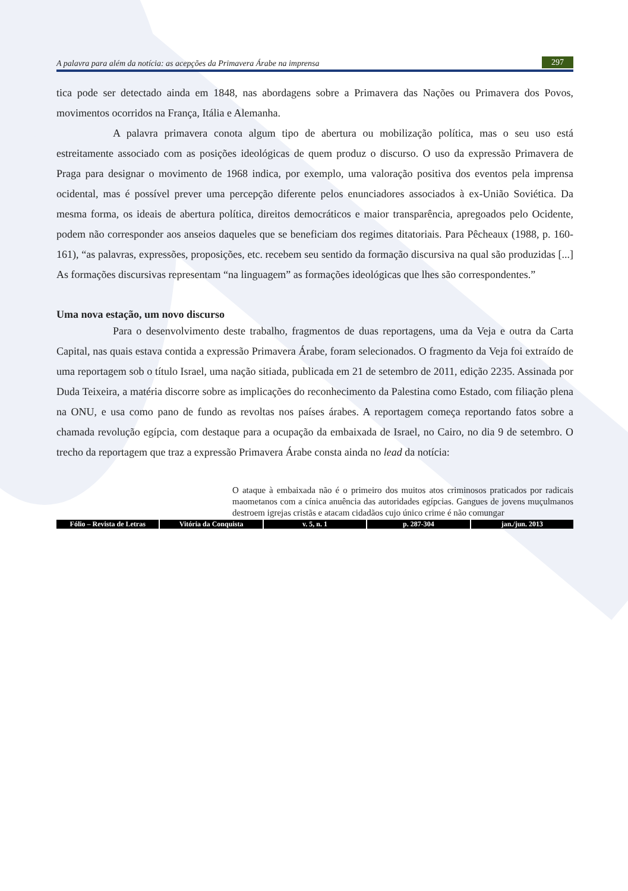A palavra para além da notícia: as acepções da Primavera Árabe na imprensa 297
tica pode ser detectado ainda em 1848, nas abordagens sobre a Primavera das Nações ou Primavera dos Povos, movimentos ocorridos na França, Itália e Alemanha.
A palavra primavera conota algum tipo de abertura ou mobilização política, mas o seu uso está estreitamente associado com as posições ideológicas de quem produz o discurso. O uso da expressão Primavera de Praga para designar o movimento de 1968 indica, por exemplo, uma valoração positiva dos eventos pela imprensa ocidental, mas é possível prever uma percepção diferente pelos enunciadores associados à ex-União Soviética. Da mesma forma, os ideais de abertura política, direitos democráticos e maior transparência, apregoados pelo Ocidente, podem não corresponder aos anseios daqueles que se beneficiam dos regimes ditatoriais. Para Pêcheaux (1988, p. 160-161), “as palavras, expressões, proposições, etc. recebem seu sentido da formação discursiva na qual são produzidas [...] As formações discursivas representam “na linguagem” as formações ideológicas que lhes são correspondentes.”
Uma nova estação, um novo discurso
Para o desenvolvimento deste trabalho, fragmentos de duas reportagens, uma da Veja e outra da Carta Capital, nas quais estava contida a expressão Primavera Árabe, foram selecionados. O fragmento da Veja foi extraído de uma reportagem sob o título Israel, uma nação sitiada, publicada em 21 de setembro de 2011, edição 2235. Assinada por Duda Teixeira, a matéria discorre sobre as implicações do reconhecimento da Palestina como Estado, com filiação plena na ONU, e usa como pano de fundo as revoltas nos países árabes. A reportagem começa reportando fatos sobre a chamada revolução egípcia, com destaque para a ocupação da embaixada de Israel, no Cairo, no dia 9 de setembro. O trecho da reportagem que traz a expressão Primavera Árabe consta ainda no lead da notícia:
O ataque à embaixada não é o primeiro dos muitos atos criminosos praticados por radicais maometanos com a cínica anuência das autoridades egípcias. Gangues de jovens muçulmanos destroem igrejas cristãs e atacam cidadãos cujo único crime é não comungar
Fólio – Revista de Letras Vitória da Conquista v. 5, n. 1 p. 287-304 jan./jun. 2013